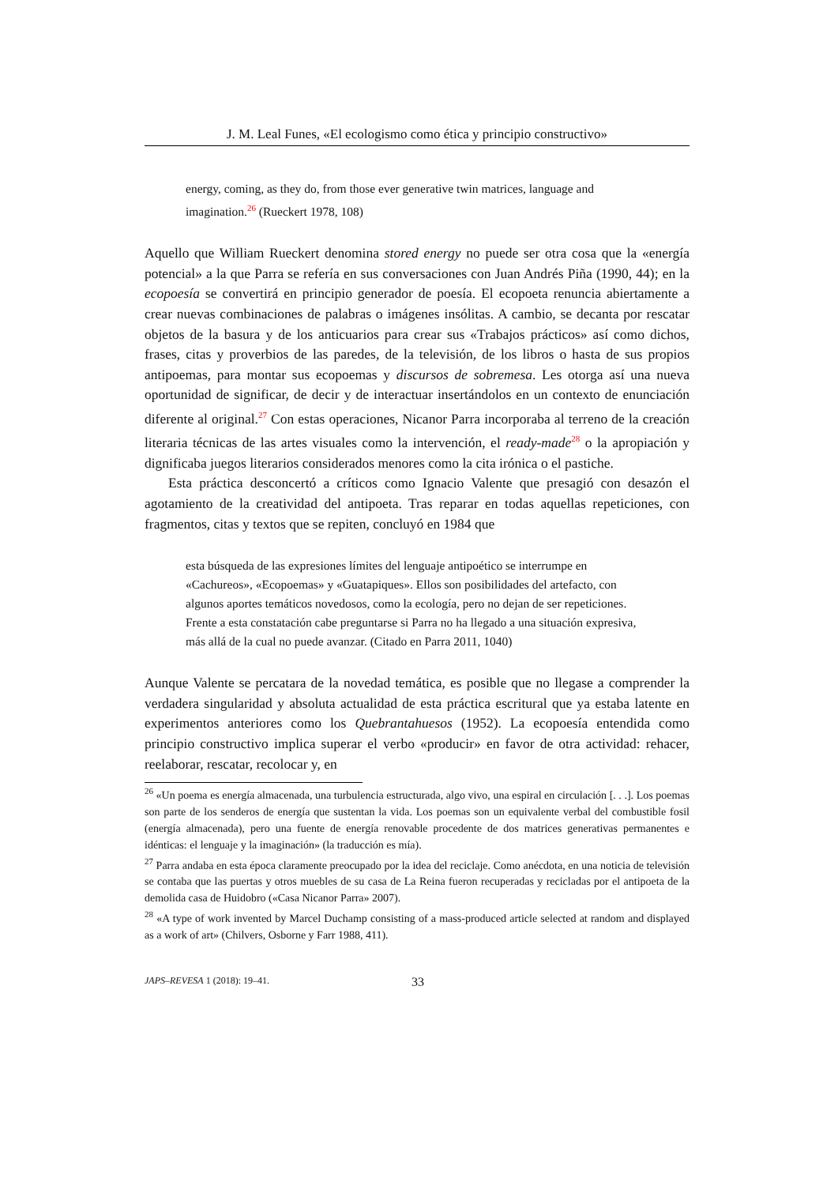J. M. Leal Funes, «El ecologismo como ética y principio constructivo»
energy, coming, as they do, from those ever generative twin matrices, language and imagination.<sup>26</sup> (Rueckert 1978, 108)
Aquello que William Rueckert denomina stored energy no puede ser otra cosa que la «energía potencial» a la que Parra se refería en sus conversaciones con Juan Andrés Piña (1990, 44); en la ecopoesía se convertirá en principio generador de poesía. El ecopoeta renuncia abiertamente a crear nuevas combinaciones de palabras o imágenes insólitas. A cambio, se decanta por rescatar objetos de la basura y de los anticuarios para crear sus «Trabajos prácticos» así como dichos, frases, citas y proverbios de las paredes, de la televisión, de los libros o hasta de sus propios antipoemas, para montar sus ecopoemas y discursos de sobremesa. Les otorga así una nueva oportunidad de significar, de decir y de interactuar insertándolos en un contexto de enunciación diferente al original.<sup>27</sup> Con estas operaciones, Nicanor Parra incorporaba al terreno de la creación literaria técnicas de las artes visuales como la intervención, el ready-made<sup>28</sup> o la apropiación y dignificaba juegos literarios considerados menores como la cita irónica o el pastiche.
Esta práctica desconcertó a críticos como Ignacio Valente que presagió con desazón el agotamiento de la creatividad del antipoeta. Tras reparar en todas aquellas repeticiones, con fragmentos, citas y textos que se repiten, concluyó en 1984 que
esta búsqueda de las expresiones límites del lenguaje antipoético se interrumpe en «Cachureos», «Ecopoemas» y «Guatapiques». Ellos son posibilidades del artefacto, con algunos aportes temáticos novedosos, como la ecología, pero no dejan de ser repeticiones. Frente a esta constatación cabe preguntarse si Parra no ha llegado a una situación expresiva, más allá de la cual no puede avanzar. (Citado en Parra 2011, 1040)
Aunque Valente se percatara de la novedad temática, es posible que no llegase a comprender la verdadera singularidad y absoluta actualidad de esta práctica escritural que ya estaba latente en experimentos anteriores como los Quebrantahuesos (1952). La ecopoesía entendida como principio constructivo implica superar el verbo «producir» en favor de otra actividad: rehacer, reelaborar, rescatar, recolocar y, en
<sup>26</sup> «Un poema es energía almacenada, una turbulencia estructurada, algo vivo, una espiral en circulación [. . .]. Los poemas son parte de los senderos de energía que sustentan la vida. Los poemas son un equivalente verbal del combustible fosil (energía almacenada), pero una fuente de energía renovable procedente de dos matrices generativas permanentes e idénticas: el lenguaje y la imaginación» (la traducción es mía).
<sup>27</sup> Parra andaba en esta época claramente preocupado por la idea del reciclaje. Como anécdota, en una noticia de televisión se contaba que las puertas y otros muebles de su casa de La Reina fueron recuperadas y recicladas por el antipoeta de la demolida casa de Huidobro («Casa Nicanor Parra» 2007).
<sup>28</sup> «A type of work invented by Marcel Duchamp consisting of a mass-produced article selected at random and displayed as a work of art» (Chilvers, Osborne y Farr 1988, 411).
JAPS–REVESA 1 (2018): 19–41. 33